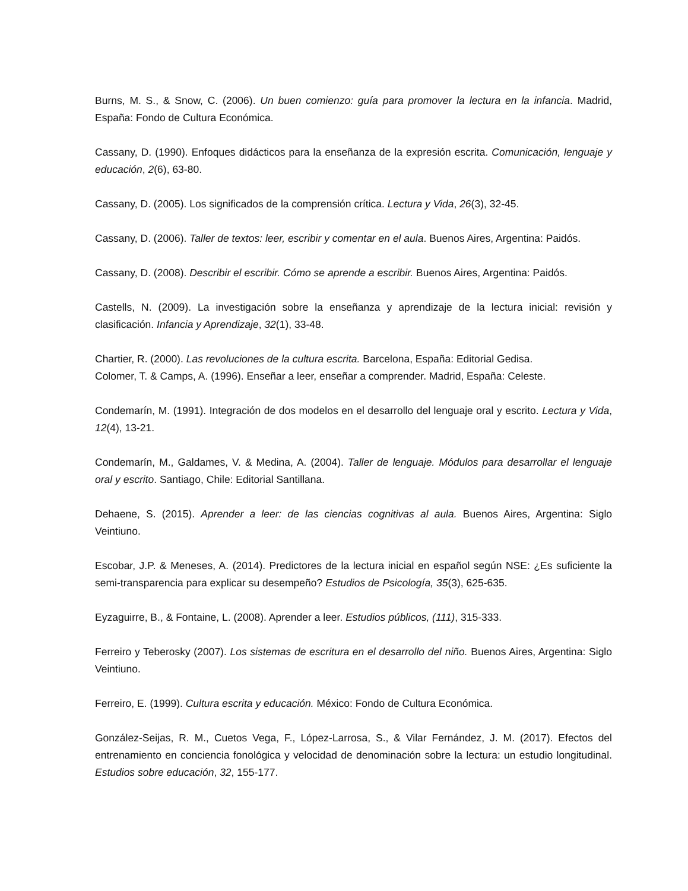Burns, M. S., & Snow, C. (2006). Un buen comienzo: guía para promover la lectura en la infancia. Madrid, España: Fondo de Cultura Económica.
Cassany, D. (1990). Enfoques didácticos para la enseñanza de la expresión escrita. Comunicación, lenguaje y educación, 2(6), 63-80.
Cassany, D. (2005). Los significados de la comprensión crítica. Lectura y Vida, 26(3), 32-45.
Cassany, D. (2006). Taller de textos: leer, escribir y comentar en el aula. Buenos Aires, Argentina: Paidós.
Cassany, D. (2008). Describir el escribir. Cómo se aprende a escribir. Buenos Aires, Argentina: Paidós.
Castells, N. (2009). La investigación sobre la enseñanza y aprendizaje de la lectura inicial: revisión y clasificación. Infancia y Aprendizaje, 32(1), 33-48.
Chartier, R. (2000). Las revoluciones de la cultura escrita. Barcelona, España: Editorial Gedisa.
Colomer, T. & Camps, A. (1996). Enseñar a leer, enseñar a comprender. Madrid, España: Celeste.
Condemarín, M. (1991). Integración de dos modelos en el desarrollo del lenguaje oral y escrito. Lectura y Vida, 12(4), 13-21.
Condemarín, M., Galdames, V. & Medina, A. (2004). Taller de lenguaje. Módulos para desarrollar el lenguaje oral y escrito. Santiago, Chile: Editorial Santillana.
Dehaene, S. (2015). Aprender a leer: de las ciencias cognitivas al aula. Buenos Aires, Argentina: Siglo Veintiuno.
Escobar, J.P. & Meneses, A. (2014). Predictores de la lectura inicial en español según NSE: ¿Es suficiente la semi-transparencia para explicar su desempeño? Estudios de Psicología, 35(3), 625-635.
Eyzaguirre, B., & Fontaine, L. (2008). Aprender a leer. Estudios públicos, (111), 315-333.
Ferreiro y Teberosky (2007). Los sistemas de escritura en el desarrollo del niño. Buenos Aires, Argentina: Siglo Veintiuno.
Ferreiro, E. (1999). Cultura escrita y educación. México: Fondo de Cultura Económica.
González-Seijas, R. M., Cuetos Vega, F., López-Larrosa, S., & Vilar Fernández, J. M. (2017). Efectos del entrenamiento en conciencia fonológica y velocidad de denominación sobre la lectura: un estudio longitudinal. Estudios sobre educación, 32, 155-177.